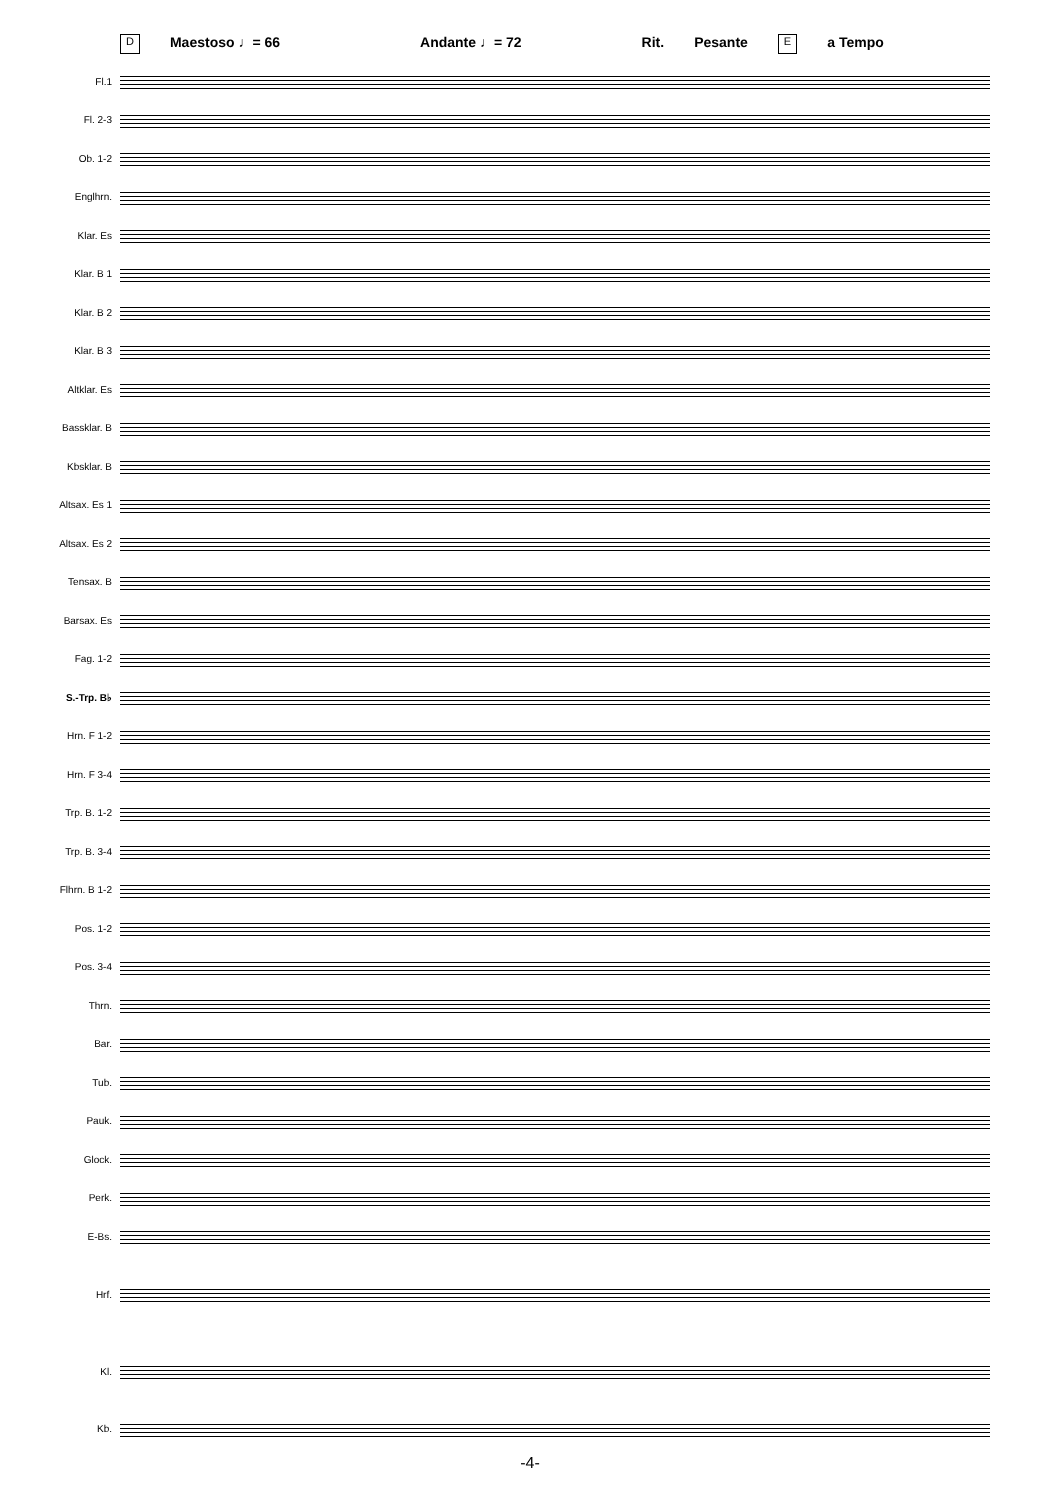D Maestoso ♩= 66 Andante ♩= 72 Rit. Pesante E a Tempo
Fl.1
Fl. 2-3
Ob. 1-2
Englhrn.
Klar. Es
Klar. B 1
Klar. B 2
Klar. B 3
Altklar. Es
Bassklar. B
Kbsklar. B
Altsax. Es 1
Altsax. Es 2
Tensax. B
Barsax. Es
Fag. 1-2
S.-Trp. B♭
Hrn. F 1-2
Hrn. F 3-4
Trp. B. 1-2
Trp. B. 3-4
Flhrn. B 1-2
Pos. 1-2
Pos. 3-4
Thrn.
Bar.
Tub.
Pauk.
Glock.
Perk.
E-Bs.
Hrf.
Kl.
Kb.
-4-